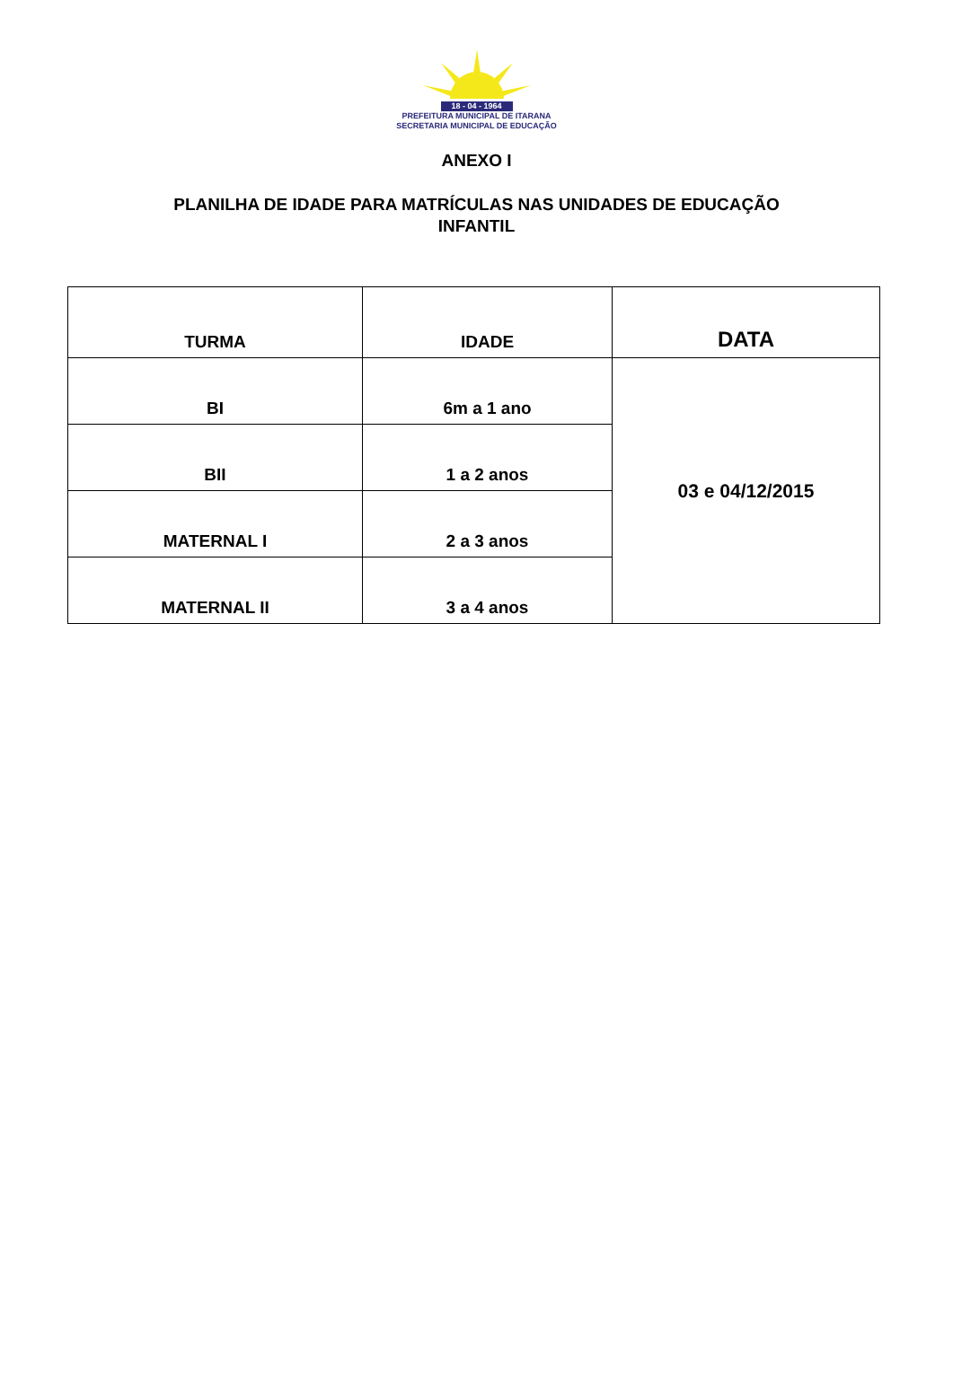18 - 04 - 1964
PREFEITURA MUNICIPAL DE ITARANA
SECRETARIA MUNICIPAL DE EDUCAÇÃO
ANEXO I
PLANILHA DE IDADE PARA MATRÍCULAS NAS UNIDADES DE EDUCAÇÃO
INFANTIL
| TURMA | IDADE | DATA |
| --- | --- | --- |
| BI | 6m a 1 ano | 03 e 04/12/2015 |
| BII | 1 a 2 anos | |
| MATERNAL I | 2 a 3 anos | |
| MATERNAL II | 3 a 4 anos | |